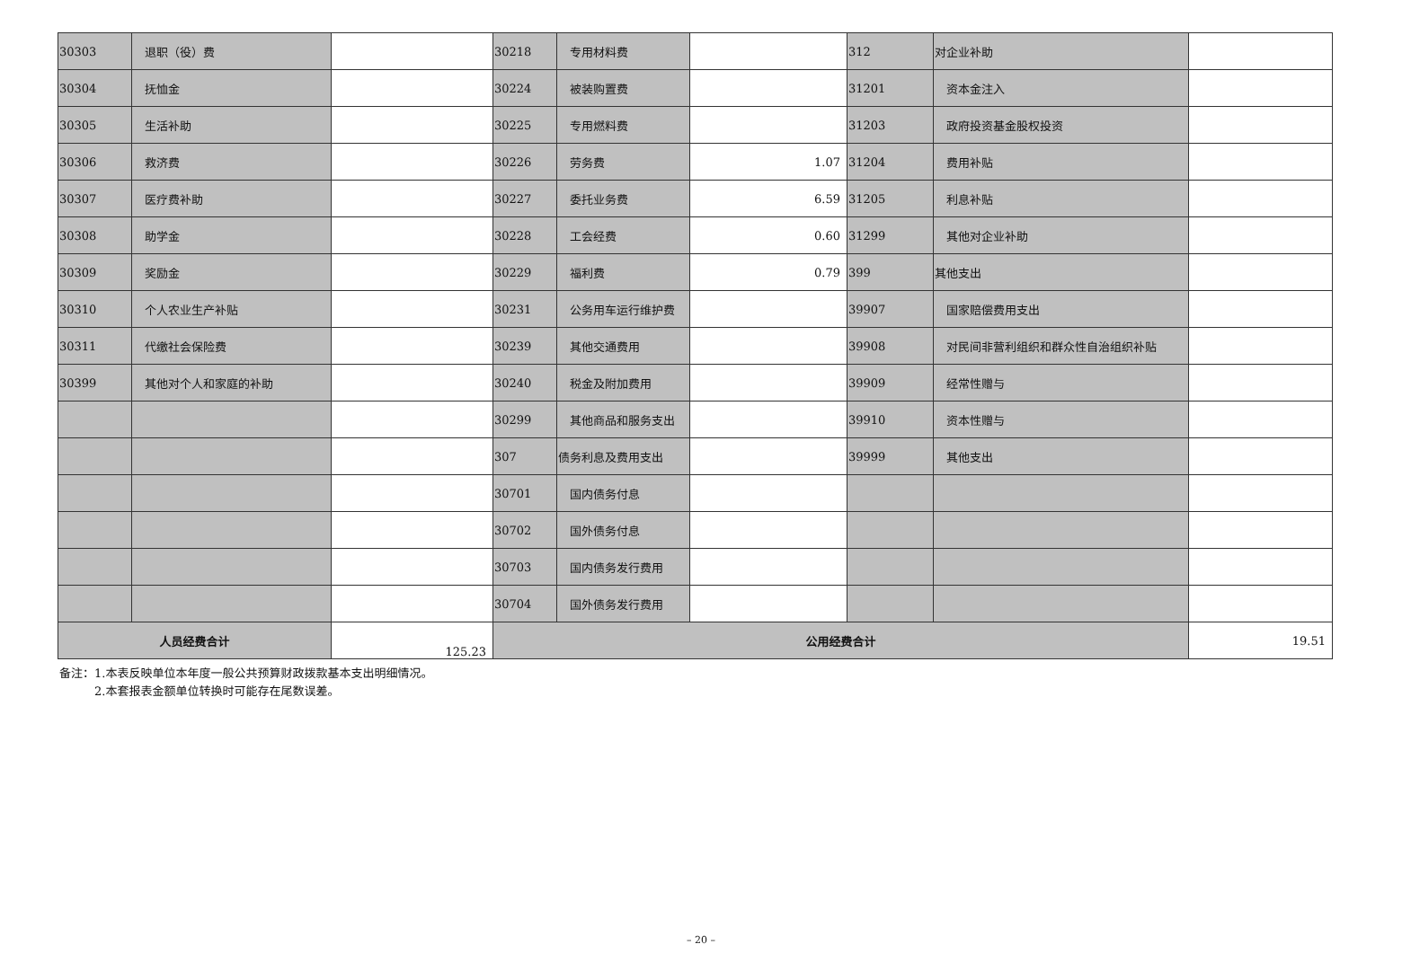| 30303 | 退职（役）费 | | 30218 | 专用材料费 | | 312 | 对企业补助 | |
| 30304 | 抚恤金 | | 30224 | 被装购置费 | | 31201 | 资本金注入 | |
| 30305 | 生活补助 | | 30225 | 专用燃料费 | | 31203 | 政府投资基金股权投资 | |
| 30306 | 救济费 | | 30226 | 劳务费 | 1.07 | 31204 | 费用补贴 | |
| 30307 | 医疗费补助 | | 30227 | 委托业务费 | 6.59 | 31205 | 利息补贴 | |
| 30308 | 助学金 | | 30228 | 工会经费 | 0.60 | 31299 | 其他对企业补助 | |
| 30309 | 奖励金 | | 30229 | 福利费 | 0.79 | 399 | 其他支出 | |
| 30310 | 个人农业生产补贴 | | 30231 | 公务用车运行维护费 | | 39907 | 国家赔偿费用支出 | |
| 30311 | 代缴社会保险费 | | 30239 | 其他交通费用 | | 39908 | 对民间非营利组织和群众性自治组织补贴 | |
| 30399 | 其他对个人和家庭的补助 | | 30240 | 税金及附加费用 | | 39909 | 经常性赠与 | |
| | | | 30299 | 其他商品和服务支出 | | 39910 | 资本性赠与 | |
| | | | 307 | 债务利息及费用支出 | | 39999 | 其他支出 | |
| | | | 30701 | 国内债务付息 | | | | |
| | | | 30702 | 国外债务付息 | | | | |
| | | | 30703 | 国内债务发行费用 | | | | |
| | | | 30704 | 国外债务发行费用 | | | | |
| 人员经费合计 | | 125.23 | 公用经费合计 | | | | | 19.51 |
备注：1.本表反映单位本年度一般公共预算财政拨款基本支出明细情况。
2.本套报表金额单位转换时可能存在尾数误差。
– 20 –